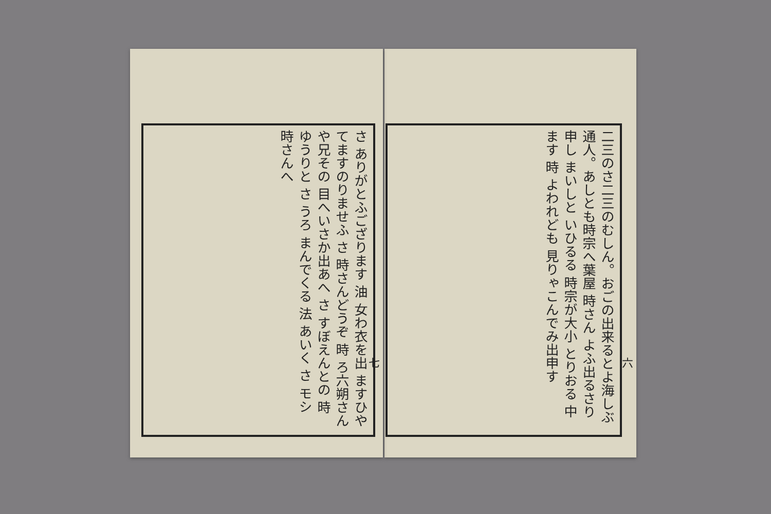二三のさ二三のむしん。おごの出来るとよ海しぶ通人。あしとも時宗へ葉屋 時さん よふ出るさり申し まいしと いひるる 時宗が大小 とりおる 中ます 時 よわれども 見りゃこんでみ出申す
六
さ ありがとふござります 油 女わ衣を出 ますひやてますのりませふ さ 時さんどうぞ 時 ろ六朔さんや兄その 目へいさか出あへ さ すぼえんとの 時 ゆうりと さ うろ まんでくる 法 あいく さ モシ 時さんへ
七